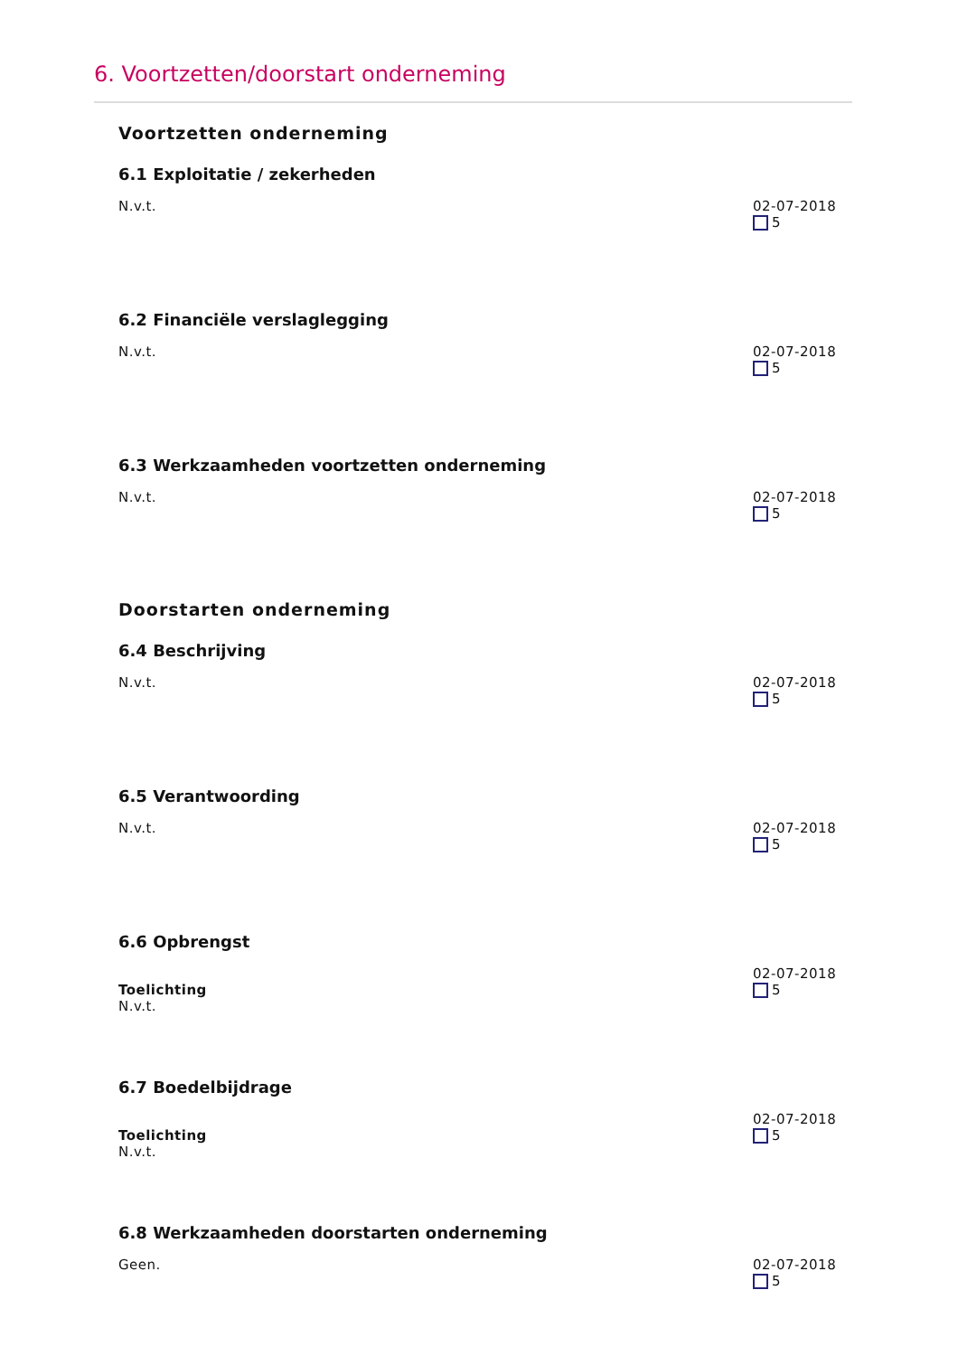6. Voortzetten/doorstart onderneming
Voortzetten onderneming
6.1 Exploitatie / zekerheden
N.v.t. 02-07-2018
5
6.2 Financiële verslaglegging
N.v.t. 02-07-2018
5
6.3 Werkzaamheden voortzetten onderneming
N.v.t. 02-07-2018
5
Doorstarten onderneming
6.4 Beschrijving
N.v.t. 02-07-2018
5
6.5 Verantwoording
N.v.t. 02-07-2018
5
6.6 Opbrengst
Toelichting
N.v.t.
02-07-2018
5
6.7 Boedelbijdrage
Toelichting
N.v.t.
02-07-2018
5
6.8 Werkzaamheden doorstarten onderneming
Geen. 02-07-2018
5